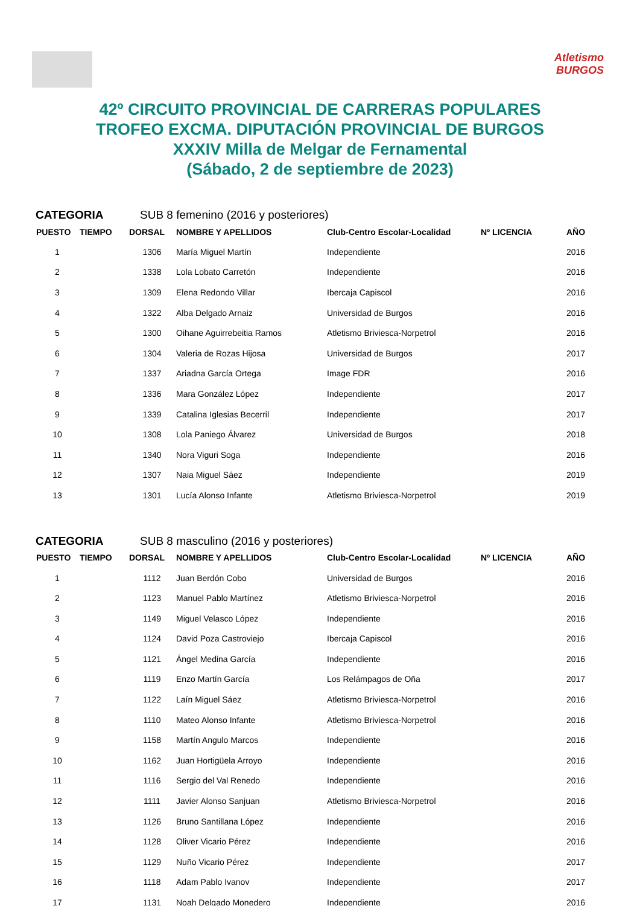Atletismo
BURGOS
42º CIRCUITO PROVINCIAL DE CARRERAS POPULARES
TROFEO EXCMA. DIPUTACIÓN PROVINCIAL DE BURGOS
XXXIV Milla de Melgar de Fernamental
(Sábado, 2 de septiembre de 2023)
CATEGORIA SUB 8 femenino (2016 y posteriores)
| PUESTO | TIEMPO | DORSAL | NOMBRE Y APELLIDOS | Club-Centro Escolar-Localidad | Nº LICENCIA | AÑO |
| --- | --- | --- | --- | --- | --- | --- |
| 1 | | 1306 | María Miguel Martín | Independiente | | 2016 |
| 2 | | 1338 | Lola Lobato Carretón | Independiente | | 2016 |
| 3 | | 1309 | Elena Redondo Villar | Ibercaja Capiscol | | 2016 |
| 4 | | 1322 | Alba Delgado Arnaiz | Universidad de Burgos | | 2016 |
| 5 | | 1300 | Oihane Aguirrebeitia Ramos | Atletismo Briviesca-Norpetrol | | 2016 |
| 6 | | 1304 | Valeria de Rozas Hijosa | Universidad de Burgos | | 2017 |
| 7 | | 1337 | Ariadna García Ortega | Image FDR | | 2016 |
| 8 | | 1336 | Mara González López | Independiente | | 2017 |
| 9 | | 1339 | Catalina Iglesias Becerril | Independiente | | 2017 |
| 10 | | 1308 | Lola Paniego Álvarez | Universidad de Burgos | | 2018 |
| 11 | | 1340 | Nora Viguri Soga | Independiente | | 2016 |
| 12 | | 1307 | Naia Miguel Sáez | Independiente | | 2019 |
| 13 | | 1301 | Lucía Alonso Infante | Atletismo Briviesca-Norpetrol | | 2019 |
CATEGORIA SUB 8 masculino (2016 y posteriores)
| PUESTO | TIEMPO | DORSAL | NOMBRE Y APELLIDOS | Club-Centro Escolar-Localidad | Nº LICENCIA | AÑO |
| --- | --- | --- | --- | --- | --- | --- |
| 1 | | 1112 | Juan Berdón Cobo | Universidad de Burgos | | 2016 |
| 2 | | 1123 | Manuel Pablo Martínez | Atletismo Briviesca-Norpetrol | | 2016 |
| 3 | | 1149 | Miguel Velasco López | Independiente | | 2016 |
| 4 | | 1124 | David Poza Castroviejo | Ibercaja Capiscol | | 2016 |
| 5 | | 1121 | Ángel Medina García | Independiente | | 2016 |
| 6 | | 1119 | Enzo Martín García | Los Relámpagos de Oña | | 2017 |
| 7 | | 1122 | Laín Miguel Sáez | Atletismo Briviesca-Norpetrol | | 2016 |
| 8 | | 1110 | Mateo Alonso Infante | Atletismo Briviesca-Norpetrol | | 2016 |
| 9 | | 1158 | Martín Angulo Marcos | Independiente | | 2016 |
| 10 | | 1162 | Juan Hortigüela Arroyo | Independiente | | 2016 |
| 11 | | 1116 | Sergio del Val Renedo | Independiente | | 2016 |
| 12 | | 1111 | Javier Alonso Sanjuan | Atletismo Briviesca-Norpetrol | | 2016 |
| 13 | | 1126 | Bruno Santillana López | Independiente | | 2016 |
| 14 | | 1128 | Oliver Vicario Pérez | Independiente | | 2016 |
| 15 | | 1129 | Nuño Vicario Pérez | Independiente | | 2017 |
| 16 | | 1118 | Adam Pablo Ivanov | Independiente | | 2017 |
| 17 | | 1131 | Noah Delgado Monedero | Independiente | | 2016 |